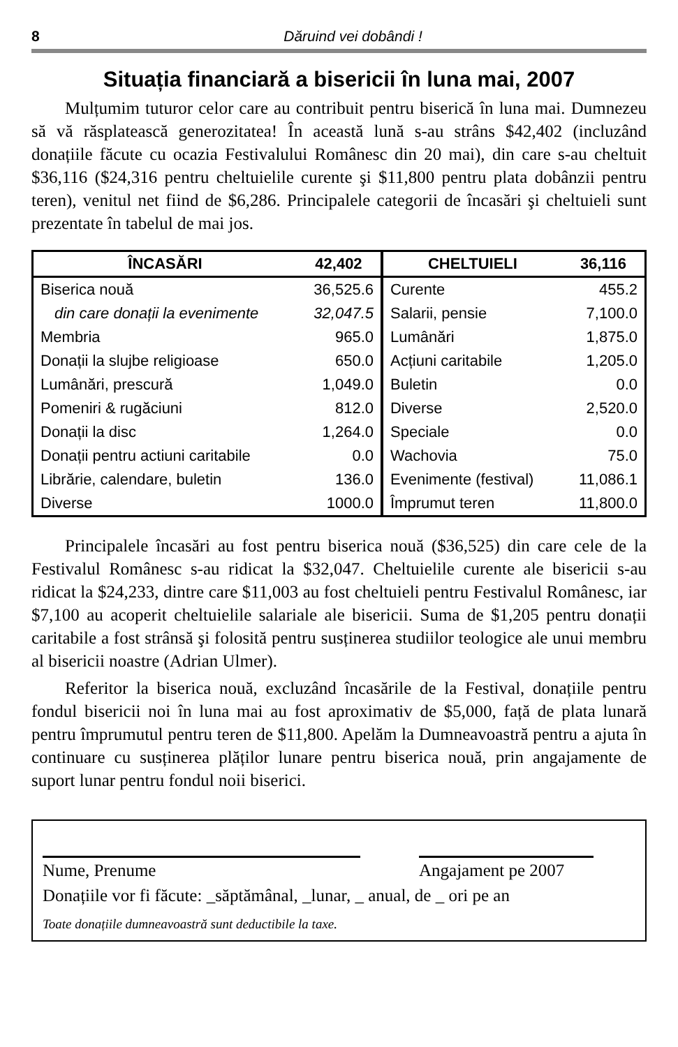8 Dăruind vei dobândi !
Situația financiară a bisericii în luna mai, 2007
Mulțumim tuturor celor care au contribuit pentru biserică în luna mai. Dumnezeu să vă răsplatească generozitatea! În această lună s-au strâns $42,402 (incluzând donațiile făcute cu ocazia Festivalului Românesc din 20 mai), din care s-au cheltuit $36,116 ($24,316 pentru cheltuielile curente şi $11,800 pentru plata dobânzii pentru teren), venitul net fiind de $6,286. Principalele categorii de încasări şi cheltuieli sunt prezentate în tabelul de mai jos.
| ÎNCASĂRI | 42,402 | CHELTUIELI | 36,116 |
| --- | --- | --- | --- |
| Biserica nouă | 36,525.6 | Curente | 455.2 |
| din care donații la evenimente | 32,047.5 | Salarii, pensie | 7,100.0 |
| Membria | 965.0 | Lumânări | 1,875.0 |
| Donații la slujbe religioase | 650.0 | Acțiuni caritabile | 1,205.0 |
| Lumânări, prescură | 1,049.0 | Buletin | 0.0 |
| Pomeniri & rugăciuni | 812.0 | Diverse | 2,520.0 |
| Donații la disc | 1,264.0 | Speciale | 0.0 |
| Donații pentru actiuni caritabile | 0.0 | Wachovia | 75.0 |
| Librărie, calendare, buletin | 136.0 | Evenimente (festival) | 11,086.1 |
| Diverse | 1000.0 | Împrumut teren | 11,800.0 |
Principalele încasări au fost pentru biserica nouă ($36,525) din care cele de la Festivalul Românesc s-au ridicat la $32,047. Cheltuielile curente ale bisericii s-au ridicat la $24,233, dintre care $11,003 au fost cheltuieli pentru Festivalul Românesc, iar $7,100 au acoperit cheltuielile salariale ale bisericii. Suma de $1,205 pentru donații caritabile a fost strânsă şi folosită pentru susținerea studiilor teologice ale unui membru al bisericii noastre (Adrian Ulmer).
Referitor la biserica nouă, excluzând încasările de la Festival, donațiile pentru fondul bisericii noi în luna mai au fost aproximativ de $5,000, față de plata lunară pentru împrumutul pentru teren de $11,800. Apelăm la Dumneavoastră pentru a ajuta în continuare cu susținerea plăților lunare pentru biserica nouă, prin angajamente de suport lunar pentru fondul noii biserici.
Nume, Prenume Angajament pe 2007
Donațiile vor fi făcute: _săptămânal, _lunar, _ anual, de _ ori pe an
Toate donațiile dumneavoastră sunt deductibile la taxe.